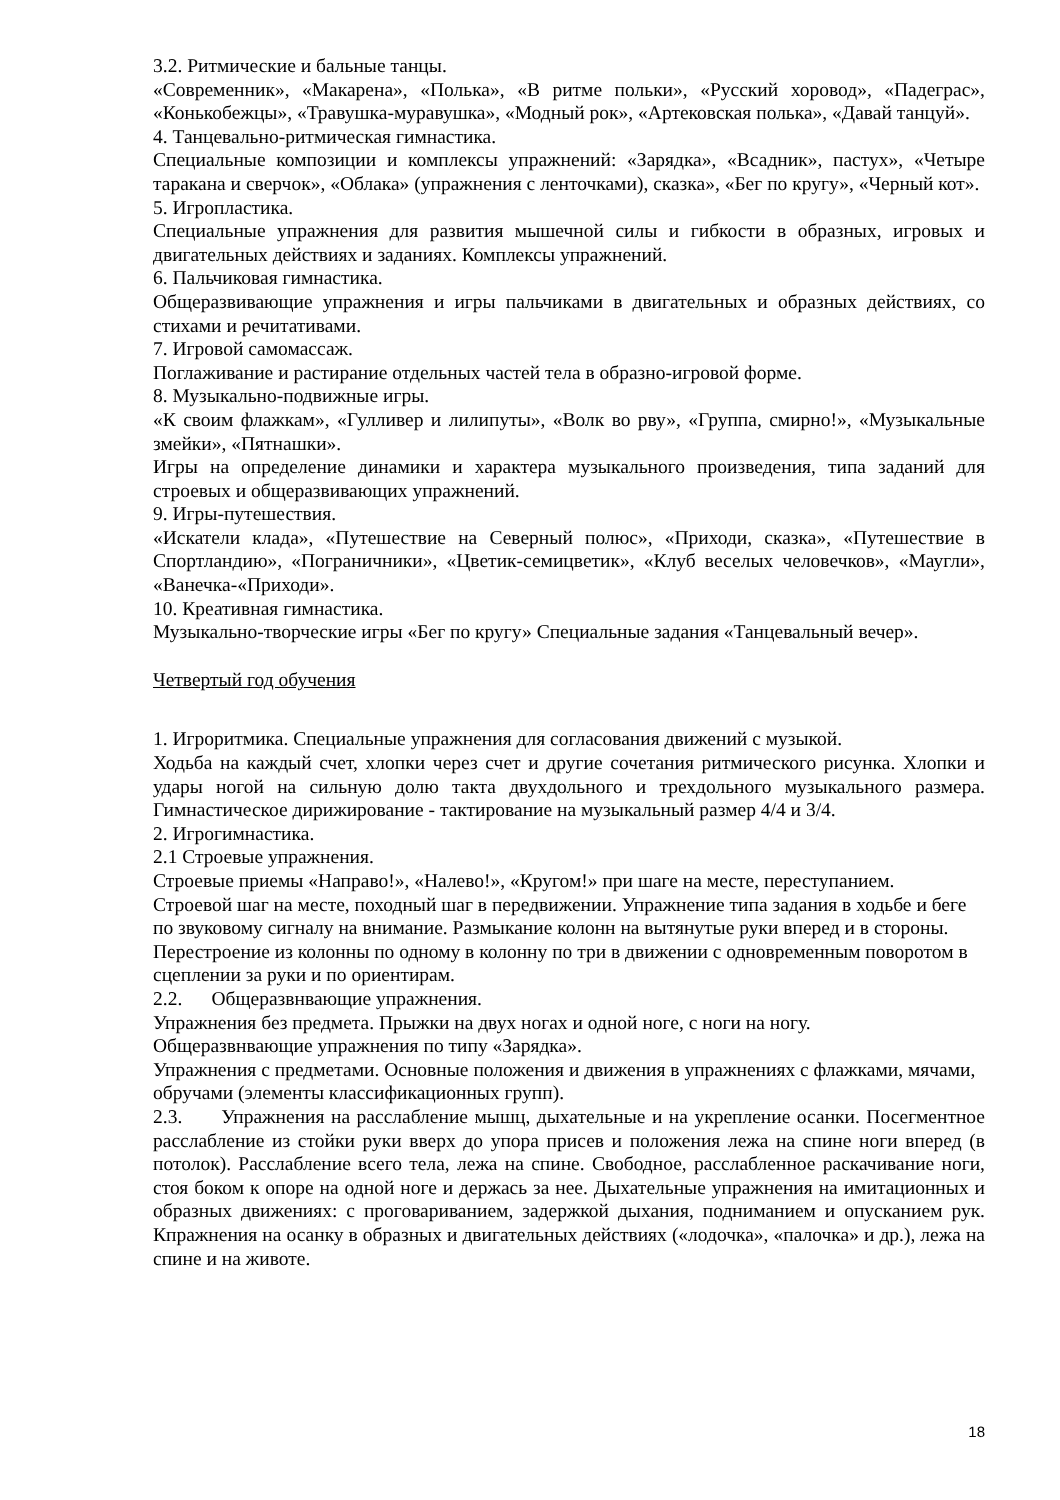3.2. Ритмические и бальные танцы.
«Современник», «Макарена», «Полька», «В ритме польки», «Русский хоровод», «Падеграс», «Конькобежцы», «Травушка-муравушка», «Модный рок», «Артековская полька», «Давай танцуй».
4. Танцевально-ритмическая гимнастика.
Специальные композиции и комплексы упражнений: «Зарядка», «Всадник», пастух», «Четыре таракана и сверчок», «Облака» (упражнения с ленточками), сказка», «Бег по кругу», «Черный кот».
5. Игропластика.
Специальные упражнения для развития мышечной силы и гибкости в образных, игровых и двигательных действиях и заданиях. Комплексы упражнений.
6. Пальчиковая гимнастика.
Общеразвивающие упражнения и игры пальчиками в двигательных и образных действиях, со стихами и речитативами.
7. Игровой самомассаж.
Поглаживание и растирание отдельных частей тела в образно-игровой форме.
8. Музыкально-подвижные игры.
«К своим флажкам», «Гулливер и лилипуты», «Волк во рву», «Группа, смирно!», «Музыкальные змейки», «Пятнашки».
Игры на определение динамики и характера музыкального произведения, типа заданий для строевых и общеразвивающих упражнений.
9. Игры-путешествия.
«Искатели клада», «Путешествие на Северный полюс», «Приходи, сказка», «Путешествие в Спортландию», «Пограничники», «Цветик-семицветик», «Клуб веселых человечков», «Маугли», «Ванечка-«Приходи».
10. Креативная гимнастика.
Музыкально-творческие игры «Бег по кругу» Специальные задания «Танцевальный вечер».
Четвертый год обучения
1. Игроритмика. Специальные упражнения для согласования движений с музыкой.
Ходьба на каждый счет, хлопки через счет и другие сочетания ритмического рисунка. Хлопки и удары ногой на сильную долю такта двухдольного и трехдольного музыкального размера. Гимнастическое дирижирование - тактирование на музыкальный размер 4/4 и 3/4.
2. Игрогимнастика.
2.1 Строевые упражнения.
Строевые приемы «Направо!», «Налево!», «Кругом!» при шаге на месте, переступанием.
Строевой шаг на месте, походный шаг в передвижении. Упражнение типа задания в ходьбе и беге по звуковому сигналу на внимание. Размыкание колонн на вытянутые руки вперед и в стороны. Перестроение из колонны по одному в колонну по три в движении с одновременным поворотом в сцеплении за руки и по ориентирам.
2.2. Общеразвнвающие упражнения.
Упражнения без предмета. Прыжки на двух ногах и одной ноге, с ноги на ногу.
Общеразвнвающие упражнения по типу «Зарядка».
Упражнения с предметами. Основные положения и движения в упражнениях с флажками, мячами, обручами (элементы классификационных групп).
2.3. Упражнения на расслабление мышц, дыхательные и на укрепление осанки. Посегментное расслабление из стойки руки вверх до упора присев и положения лежа на спине ноги вперед (в потолок). Расслабление всего тела, лежа на спине. Свободное, расслабленное раскачивание ноги, стоя боком к опоре на одной ноге и держась за нее. Дыхательные упражнения на имитационных и образных движениях: с проговариванием, задержкой дыхания, подниманием и опусканием рук. Кпражнения на осанку в образных и двигательных действиях («лодочка», «палочка» и др.), лежа на спине и на животе.
18